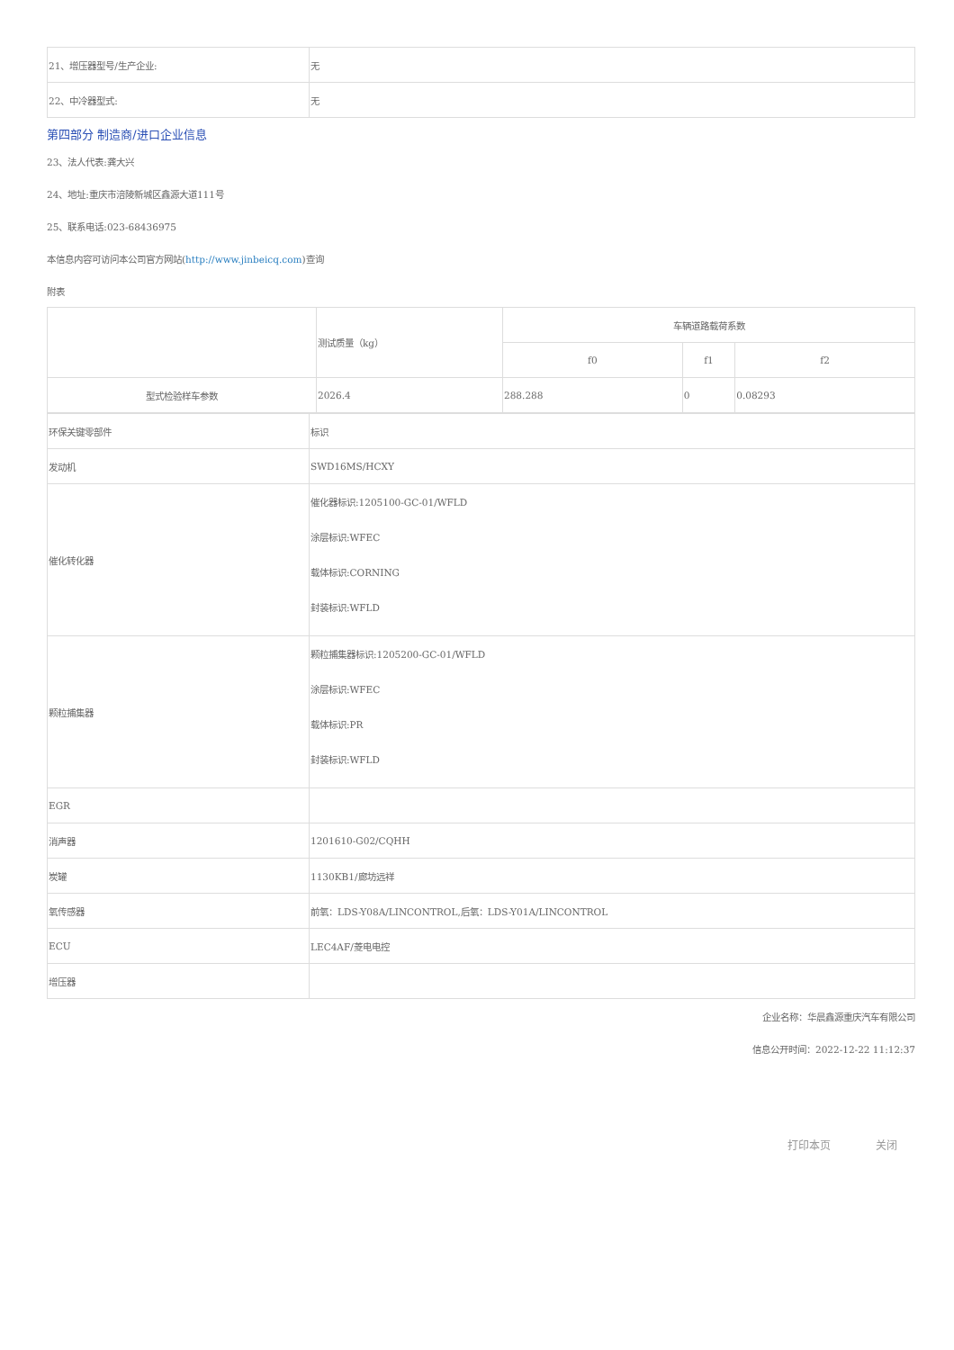| 21、增压器型号/生产企业: | 无 |
| 22、中冷器型式: | 无 |
第四部分 制造商/进口企业信息
23、法人代表:龚大兴
24、地址:重庆市涪陵新城区鑫源大道111号
25、联系电话:023-68436975
本信息内容可访问本公司官方网站(http://www.jinbeicq.com)查询
附表
| | 测试质量（kg） | 车辆道路载荷系数 | | |
| | | f0 | f1 | f2 |
| 型式检验样车参数 | 2026.4 | 288.288 | 0 | 0.08293 |
| 环保关键零部件 | 标识 |
| 发动机 | SWD16MS/HCXY |
| 催化转化器 | 催化器标识:1205100-GC-01/WFLD 涂层标识:WFEC 载体标识:CORNING 封装标识:WFLD |
| 颗粒捕集器 | 颗粒捕集器标识:1205200-GC-01/WFLD 涂层标识:WFEC 载体标识:PR 封装标识:WFLD |
| EGR | |
| 消声器 | 1201610-G02/CQHH |
| 炭罐 | 1130KB1/廊坊远祥 |
| 氧传感器 | 前氧：LDS-Y08A/LINCONTROL,后氧：LDS-Y01A/LINCONTROL |
| ECU | LEC4AF/菱电电控 |
| 增压器 | |
企业名称：华晨鑫源重庆汽车有限公司
信息公开时间：2022-12-22 11:12:37
打印本页 关闭